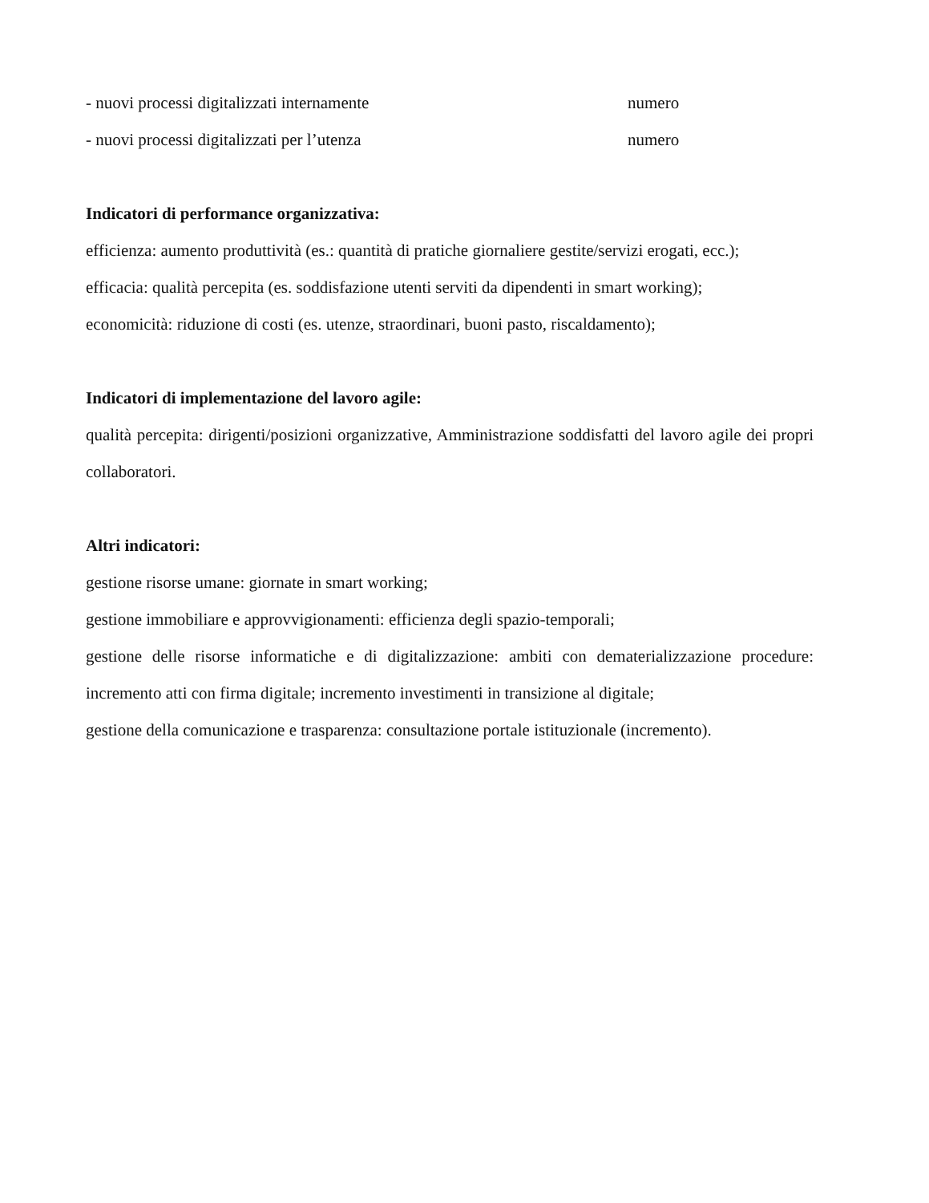- nuovi processi digitalizzati internamente numero
- nuovi processi digitalizzati per l’utenza numero
Indicatori di performance organizzativa:
efficienza: aumento produttività (es.: quantità di pratiche giornaliere gestite/servizi erogati, ecc.);
efficacia: qualità percepita (es. soddisfazione utenti serviti da dipendenti in smart working);
economicità: riduzione di costi (es. utenze, straordinari, buoni pasto, riscaldamento);
Indicatori di implementazione del lavoro agile:
qualità percepita: dirigenti/posizioni organizzative, Amministrazione soddisfatti del lavoro agile dei propri collaboratori.
Altri indicatori:
gestione risorse umane: giornate in smart working;
gestione immobiliare e approvvigionamenti: efficienza degli spazio-temporali;
gestione delle risorse informatiche e di digitalizzazione: ambiti con dematerializzazione procedure: incremento atti con firma digitale; incremento investimenti in transizione al digitale;
gestione della comunicazione e trasparenza: consultazione portale istituzionale (incremento).